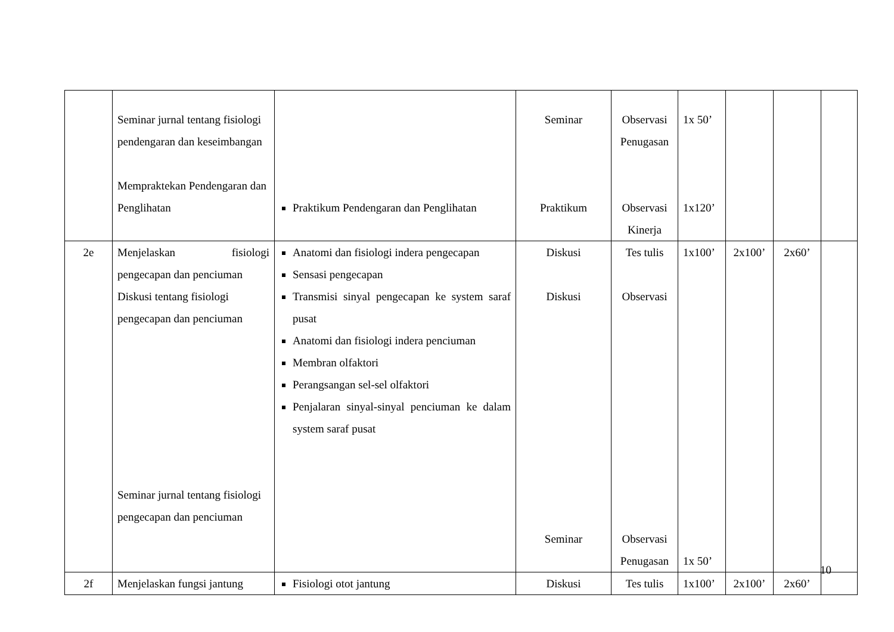| | Seminar jurnal tentang fisiologi pendengaran dan keseimbangan Mempraktekan Pendengaran dan Penglihatan | Praktikum Pendengaran dan Penglihatan | Seminar Praktikum | Observasi Penugasan Observasi Kinerja | 1x 50’ 1x120’ | | | |
| 2e | Menjelaskan fisiologi pengecapan dan penciuman Diskusi tentang fisiologi pengecapan dan penciuman Seminar jurnal tentang fisiologi pengecapan dan penciuman | Anatomi dan fisiologi indera pengecapan Sensasi pengecapan Transmisi sinyal pengecapan ke system saraf pusat Anatomi dan fisiologi indera penciuman Membran olfaktori Perangsangan sel-sel olfaktori Penjalaran sinyal-sinyal penciuman ke dalam system saraf pusat | Diskusi Diskusi Seminar | Tes tulis Observasi Observasi Penugasan | 1x100’ 1x 50’ | 2x100’ | 2x60’ | |
| 2f | Menjelaskan fungsi jantung | Fisiologi otot jantung | Diskusi | Tes tulis | 1x100’ | 2x100’ | 2x60’ | |
10